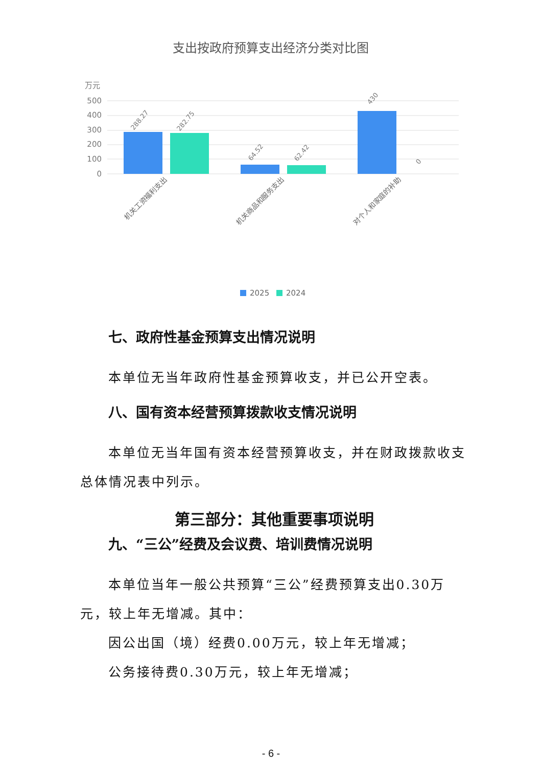支出按政府预算支出经济分类对比图
万元
500
400
300
200
100
0
288.27
282.75
64.52
62.42
430
0
机关工资福利支出
机关商品和服务支出
对个人和家庭的补助
2025
2024
七、政府性基金预算支出情况说明
本单位无当年政府性基金预算收支，并已公开空表。
八、国有资本经营预算拨款收支情况说明
本单位无当年国有资本经营预算收支，并在财政拨款收支总体情况表中列示。
第三部分：其他重要事项说明
九、“三公”经费及会议费、培训费情况说明
本单位当年一般公共预算“三公”经费预算支出0.30万元，较上年无增减。其中：
因公出国（境）经费0.00万元，较上年无增减；
公务接待费0.30万元，较上年无增减；
- 6 -